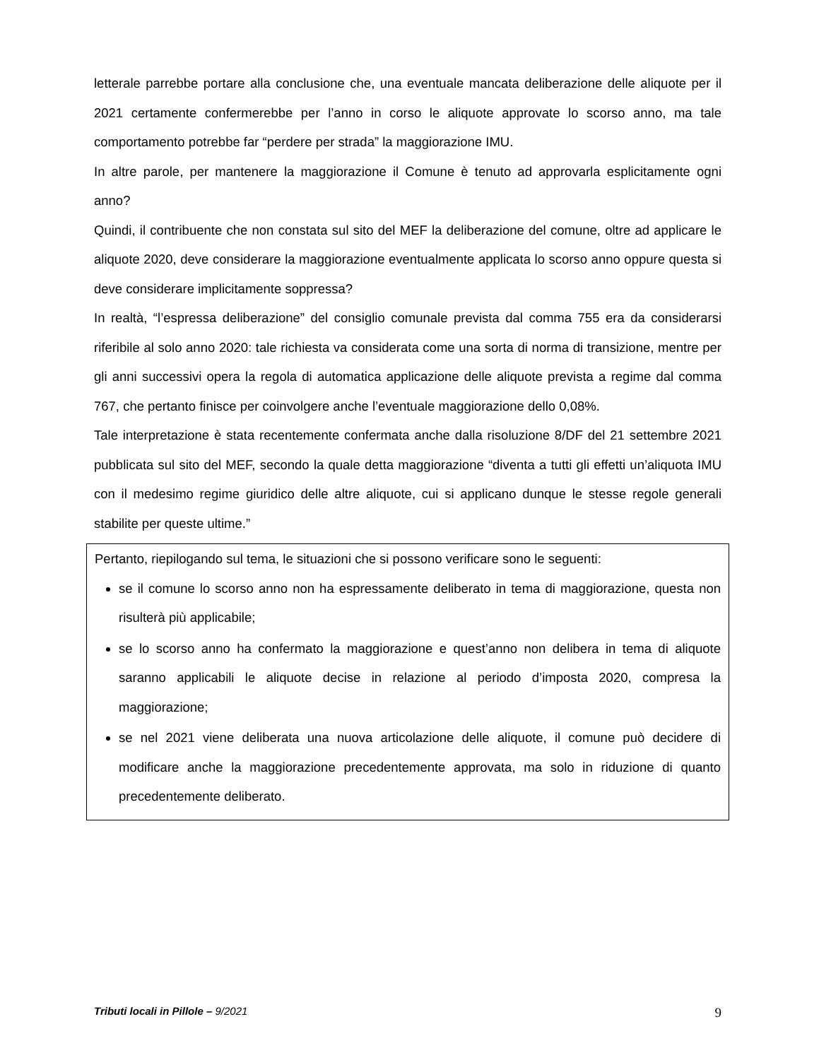letterale parrebbe portare alla conclusione che, una eventuale mancata deliberazione delle aliquote per il 2021 certamente confermerebbe per l’anno in corso le aliquote approvate lo scorso anno, ma tale comportamento potrebbe far “perdere per strada” la maggiorazione IMU.
In altre parole, per mantenere la maggiorazione il Comune è tenuto ad approvarla esplicitamente ogni anno?
Quindi, il contribuente che non constata sul sito del MEF la deliberazione del comune, oltre ad applicare le aliquote 2020, deve considerare la maggiorazione eventualmente applicata lo scorso anno oppure questa si deve considerare implicitamente soppressa?
In realtà, “l’espressa deliberazione” del consiglio comunale prevista dal comma 755 era da considerarsi riferibile al solo anno 2020: tale richiesta va considerata come una sorta di norma di transizione, mentre per gli anni successivi opera la regola di automatica applicazione delle aliquote prevista a regime dal comma 767, che pertanto finisce per coinvolgere anche l’eventuale maggiorazione dello 0,08%.
Tale interpretazione è stata recentemente confermata anche dalla risoluzione 8/DF del 21 settembre 2021 pubblicata sul sito del MEF, secondo la quale detta maggiorazione “diventa a tutti gli effetti un’aliquota IMU con il medesimo regime giuridico delle altre aliquote, cui si applicano dunque le stesse regole generali stabilite per queste ultime.”
Pertanto, riepilogando sul tema, le situazioni che si possono verificare sono le seguenti:
se il comune lo scorso anno non ha espressamente deliberato in tema di maggiorazione, questa non risulterà più applicabile;
se lo scorso anno ha confermato la maggiorazione e quest’anno non delibera in tema di aliquote saranno applicabili le aliquote decise in relazione al periodo d’imposta 2020, compresa la maggiorazione;
se nel 2021 viene deliberata una nuova articolazione delle aliquote, il comune può decidere di modificare anche la maggiorazione precedentemente approvata, ma solo in riduzione di quanto precedentemente deliberato.
Tributi locali in Pillole – 9/2021 9